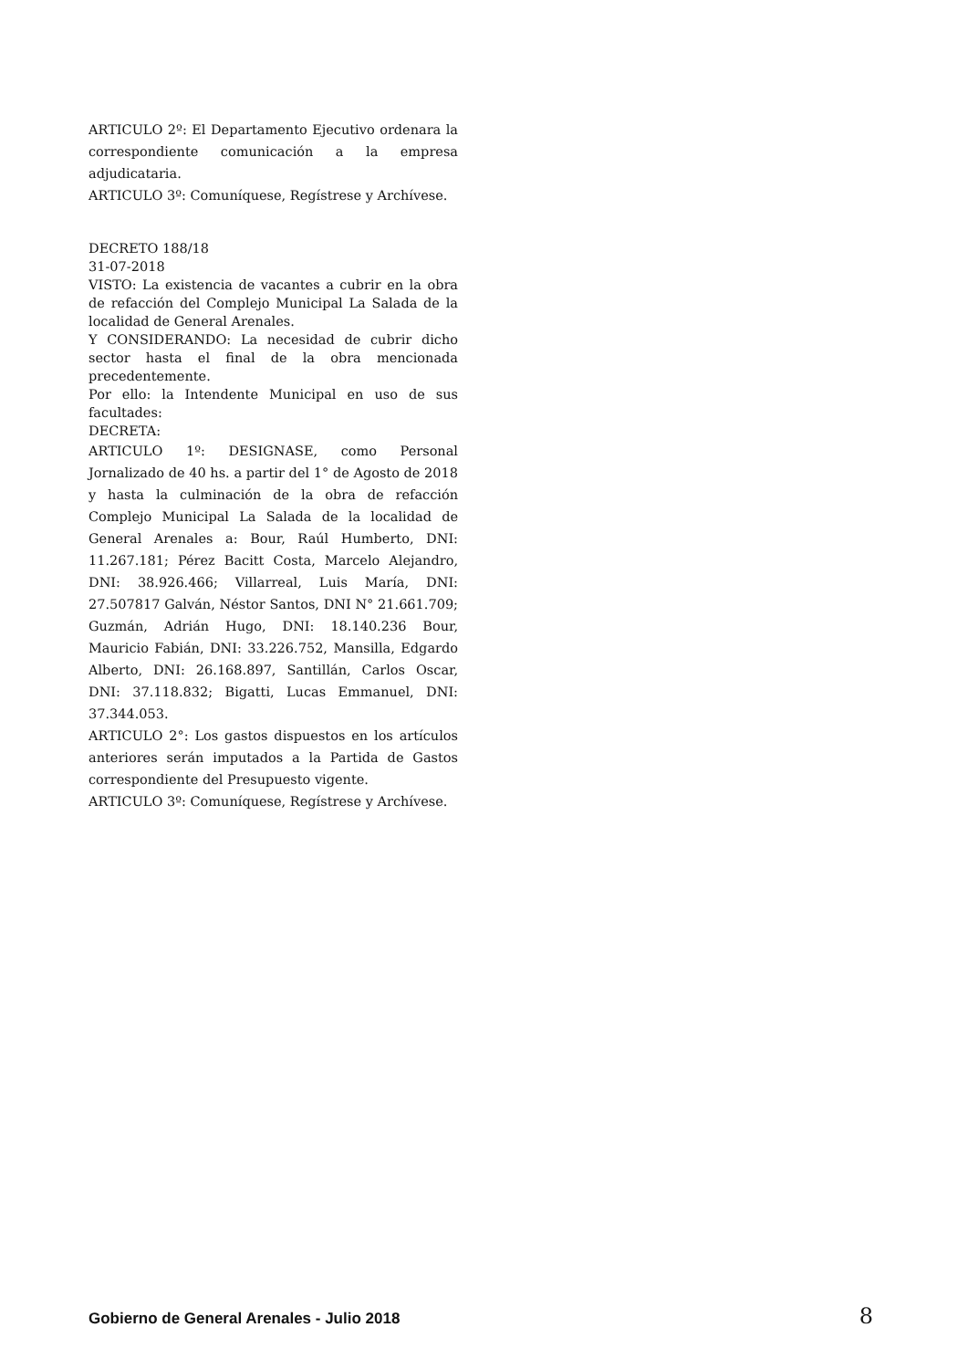ARTICULO 2º: El Departamento Ejecutivo ordenara la correspondiente comunicación a la empresa adjudicataria.
ARTICULO 3º: Comuníquese, Regístrese y Archívese.
DECRETO 188/18
31-07-2018
VISTO: La existencia de vacantes a cubrir en la obra de refacción del Complejo Municipal La Salada de la localidad de General Arenales.
Y CONSIDERANDO: La necesidad de cubrir dicho sector hasta el final de la obra mencionada precedentemente.
Por ello: la Intendente Municipal en uso de sus facultades:
DECRETA:
ARTICULO 1º: DESIGNASE, como Personal Jornalizado de 40 hs. a partir del 1° de Agosto de 2018 y hasta la culminación de la obra de refacción Complejo Municipal La Salada de la localidad de General Arenales a: Bour, Raúl Humberto, DNI: 11.267.181; Pérez Bacitt Costa, Marcelo Alejandro, DNI: 38.926.466; Villarreal, Luis María, DNI: 27.507817 Galván, Néstor Santos, DNI N° 21.661.709; Guzmán, Adrián Hugo, DNI: 18.140.236 Bour, Mauricio Fabián, DNI: 33.226.752, Mansilla, Edgardo Alberto, DNI: 26.168.897, Santillán, Carlos Oscar, DNI: 37.118.832; Bigatti, Lucas Emmanuel, DNI: 37.344.053.
ARTICULO 2°: Los gastos dispuestos en los artículos anteriores serán imputados a la Partida de Gastos correspondiente del Presupuesto vigente.
ARTICULO 3º: Comuníquese, Regístrese y Archívese.
Gobierno de General Arenales - Julio 2018 8